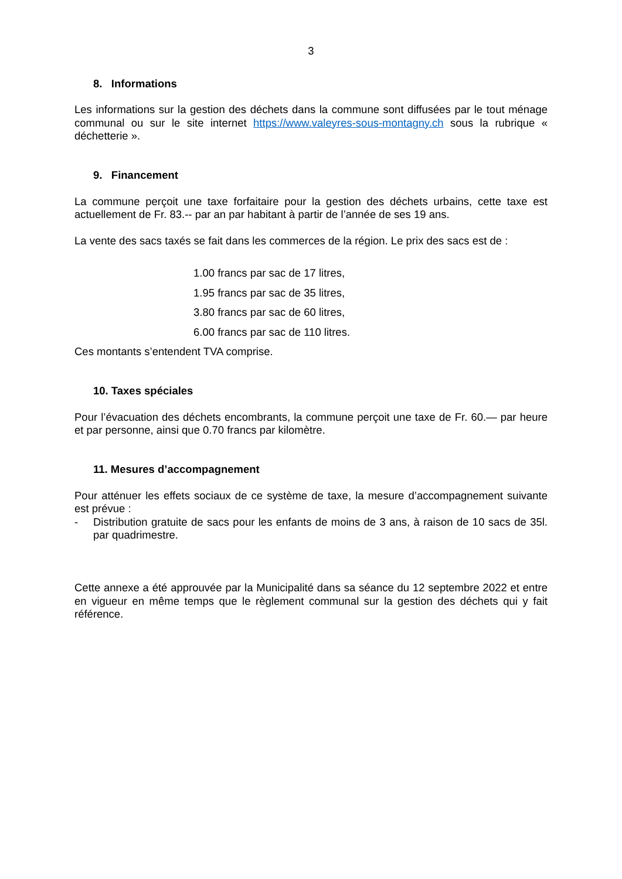3
8. Informations
Les informations sur la gestion des déchets dans la commune sont diffusées par le tout ménage communal ou sur le site internet https://www.valeyres-sous-montagny.ch sous la rubrique « déchetterie ».
9. Financement
La commune perçoit une taxe forfaitaire pour la gestion des déchets urbains, cette taxe est actuellement de Fr. 83.-- par an par habitant à partir de l’année de ses 19 ans.
La vente des sacs taxés se fait dans les commerces de la région. Le prix des sacs est de :
1.00 francs par sac de 17 litres,
1.95 francs par sac de 35 litres,
3.80 francs par sac de 60 litres,
6.00 francs par sac de 110 litres.
Ces montants s’entendent TVA comprise.
10. Taxes spéciales
Pour l’évacuation des déchets encombrants, la commune perçoit une taxe de Fr. 60.— par heure et par personne, ainsi que 0.70 francs par kilomètre.
11. Mesures d’accompagnement
Pour atténuer les effets sociaux de ce système de taxe, la mesure d’accompagnement suivante est prévue :
- Distribution gratuite de sacs pour les enfants de moins de 3 ans, à raison de 10 sacs de 35l. par quadrimestre.
Cette annexe a été approuvée par la Municipalité dans sa séance du 12 septembre 2022 et entre en vigueur en même temps que le règlement communal sur la gestion des déchets qui y fait référence.